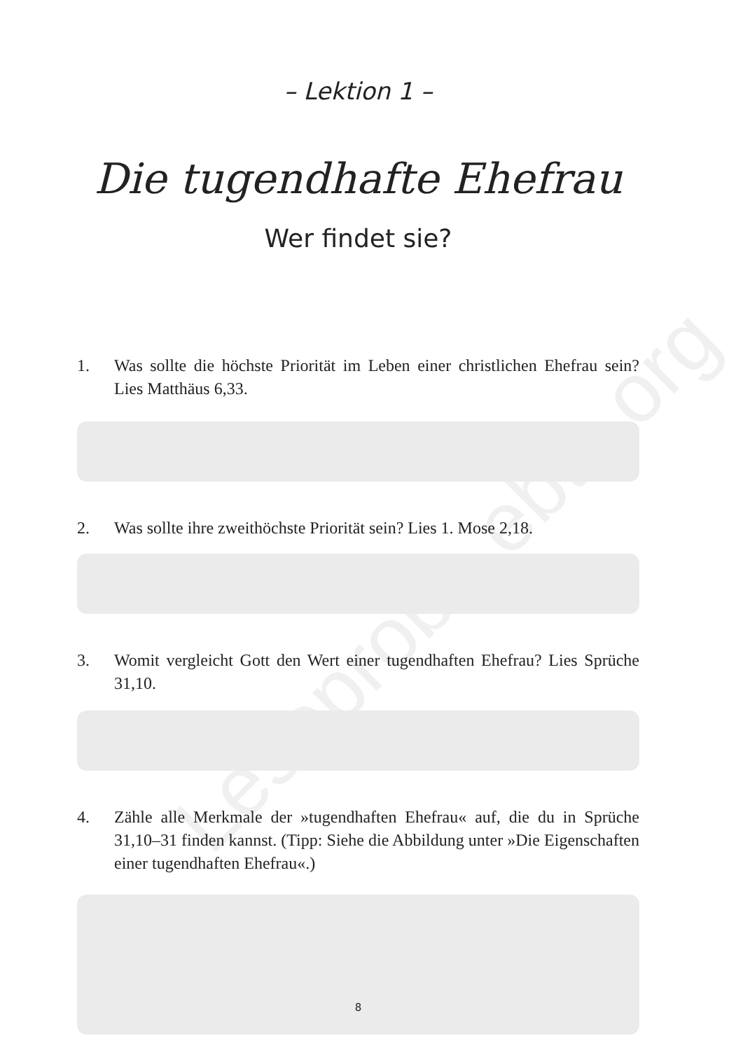Leseprobe ebtc.org
– Lektion 1 –
Die tugendhafte Ehefrau
Wer findet sie?
1. Was sollte die höchste Priorität im Leben einer christlichen Ehefrau sein? Lies Matthäus 6,33.
2. Was sollte ihre zweithöchste Priorität sein? Lies 1. Mose 2,18.
3. Womit vergleicht Gott den Wert einer tugendhaften Ehefrau? Lies Sprüche 31,10.
4. Zähle alle Merkmale der »tugendhaften Ehefrau« auf, die du in Sprüche 31,10–31 finden kannst. (Tipp: Siehe die Abbildung unter »Die Eigenschaften einer tugendhaften Ehefrau«.)
8